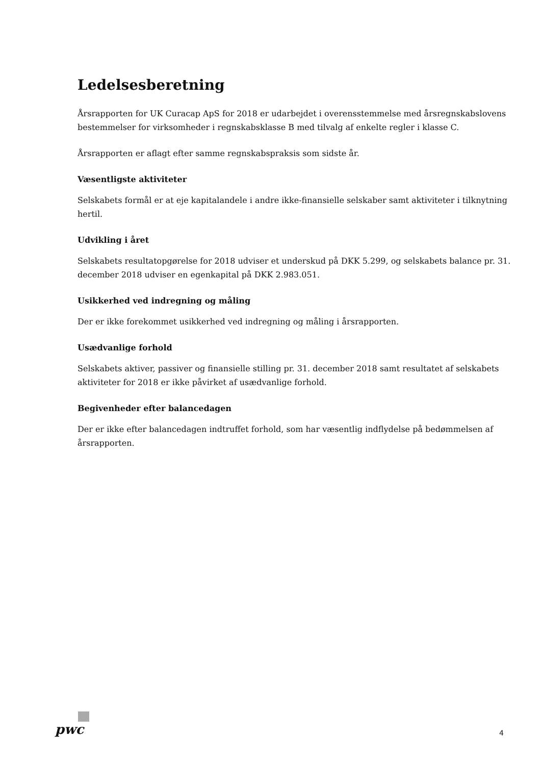Ledelsesberetning
Årsrapporten for UK Curacap ApS for 2018 er udarbejdet i overensstemmelse med årsregnskabslovens bestemmelser for virksomheder i regnskabsklasse B med tilvalg af enkelte regler i klasse C.
Årsrapporten er aflagt efter samme regnskabspraksis som sidste år.
Væsentligste aktiviteter
Selskabets formål er at eje kapitalandele i andre ikke-finansielle selskaber samt aktiviteter i tilknytning hertil.
Udvikling i året
Selskabets resultatopgørelse for 2018 udviser et underskud på DKK 5.299, og selskabets balance pr. 31. december 2018 udviser en egenkapital på DKK 2.983.051.
Usikkerhed ved indregning og måling
Der er ikke forekommet usikkerhed ved indregning og måling i årsrapporten.
Usædvanlige forhold
Selskabets aktiver, passiver og finansielle stilling pr. 31. december 2018 samt resultatet af selskabets aktiviteter for 2018 er ikke påvirket af usædvanlige forhold.
Begivenheder efter balancedagen
Der er ikke efter balancedagen indtruffet forhold, som har væsentlig indflydelse på bedømmelsen af årsrapporten.
pwc
4